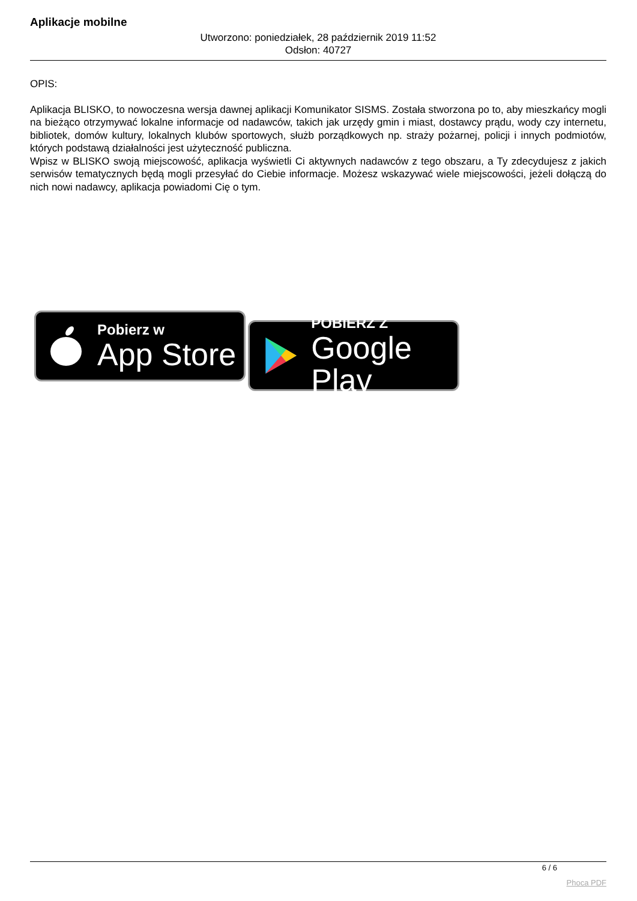Aplikacje mobilne
Utworzono: poniedziałek, 28 październik 2019 11:52
Odsłon: 40727
OPIS:
Aplikacja BLISKO, to nowoczesna wersja dawnej aplikacji Komunikator SISMS. Została stworzona po to, aby mieszkańcy mogli na bieżąco otrzymywać lokalne informacje od nadawców, takich jak urzędy gmin i miast, dostawcy prądu, wody czy internetu, bibliotek, domów kultury, lokalnych klubów sportowych, służb porządkowych np. straży pożarnej, policji i innych podmiotów, których podstawą działalności jest użyteczność publiczna.
Wpisz w BLISKO swoją miejscowość, aplikacja wyświetli Ci aktywnych nadawców z tego obszaru, a Ty zdecydujesz z jakich serwisów tematycznych będą mogli przesyłać do Ciebie informacje. Możesz wskazywać wiele miejscowości, jeżeli dołączą do nich nowi nadawcy, aplikacja powiadomi Cię o tym.
Pobierz w
App Store
POBIERZ Z
Google Play
6 / 6
Phoca PDF